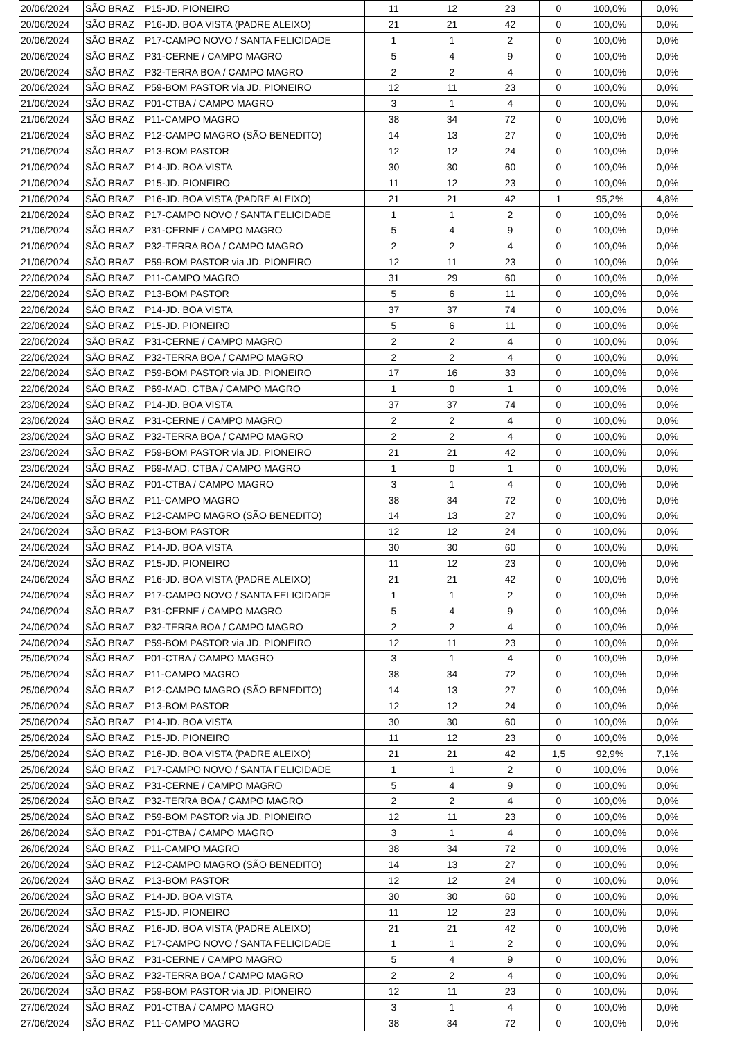| 20/06/2024 | SÃO BRAZ | P15-JD. PIONEIRO | 11 | 12 | 23 | 0 | 100,0% | 0,0% |
| 20/06/2024 | SÃO BRAZ | P16-JD. BOA VISTA (PADRE ALEIXO) | 21 | 21 | 42 | 0 | 100,0% | 0,0% |
| 20/06/2024 | SÃO BRAZ | P17-CAMPO NOVO / SANTA FELICIDADE | 1 | 1 | 2 | 0 | 100,0% | 0,0% |
| 20/06/2024 | SÃO BRAZ | P31-CERNE / CAMPO MAGRO | 5 | 4 | 9 | 0 | 100,0% | 0,0% |
| 20/06/2024 | SÃO BRAZ | P32-TERRA BOA / CAMPO MAGRO | 2 | 2 | 4 | 0 | 100,0% | 0,0% |
| 20/06/2024 | SÃO BRAZ | P59-BOM PASTOR via JD. PIONEIRO | 12 | 11 | 23 | 0 | 100,0% | 0,0% |
| 21/06/2024 | SÃO BRAZ | P01-CTBA / CAMPO MAGRO | 3 | 1 | 4 | 0 | 100,0% | 0,0% |
| 21/06/2024 | SÃO BRAZ | P11-CAMPO MAGRO | 38 | 34 | 72 | 0 | 100,0% | 0,0% |
| 21/06/2024 | SÃO BRAZ | P12-CAMPO MAGRO (SÃO BENEDITO) | 14 | 13 | 27 | 0 | 100,0% | 0,0% |
| 21/06/2024 | SÃO BRAZ | P13-BOM PASTOR | 12 | 12 | 24 | 0 | 100,0% | 0,0% |
| 21/06/2024 | SÃO BRAZ | P14-JD. BOA VISTA | 30 | 30 | 60 | 0 | 100,0% | 0,0% |
| 21/06/2024 | SÃO BRAZ | P15-JD. PIONEIRO | 11 | 12 | 23 | 0 | 100,0% | 0,0% |
| 21/06/2024 | SÃO BRAZ | P16-JD. BOA VISTA (PADRE ALEIXO) | 21 | 21 | 42 | 1 | 95,2% | 4,8% |
| 21/06/2024 | SÃO BRAZ | P17-CAMPO NOVO / SANTA FELICIDADE | 1 | 1 | 2 | 0 | 100,0% | 0,0% |
| 21/06/2024 | SÃO BRAZ | P31-CERNE / CAMPO MAGRO | 5 | 4 | 9 | 0 | 100,0% | 0,0% |
| 21/06/2024 | SÃO BRAZ | P32-TERRA BOA / CAMPO MAGRO | 2 | 2 | 4 | 0 | 100,0% | 0,0% |
| 21/06/2024 | SÃO BRAZ | P59-BOM PASTOR via JD. PIONEIRO | 12 | 11 | 23 | 0 | 100,0% | 0,0% |
| 22/06/2024 | SÃO BRAZ | P11-CAMPO MAGRO | 31 | 29 | 60 | 0 | 100,0% | 0,0% |
| 22/06/2024 | SÃO BRAZ | P13-BOM PASTOR | 5 | 6 | 11 | 0 | 100,0% | 0,0% |
| 22/06/2024 | SÃO BRAZ | P14-JD. BOA VISTA | 37 | 37 | 74 | 0 | 100,0% | 0,0% |
| 22/06/2024 | SÃO BRAZ | P15-JD. PIONEIRO | 5 | 6 | 11 | 0 | 100,0% | 0,0% |
| 22/06/2024 | SÃO BRAZ | P31-CERNE / CAMPO MAGRO | 2 | 2 | 4 | 0 | 100,0% | 0,0% |
| 22/06/2024 | SÃO BRAZ | P32-TERRA BOA / CAMPO MAGRO | 2 | 2 | 4 | 0 | 100,0% | 0,0% |
| 22/06/2024 | SÃO BRAZ | P59-BOM PASTOR via JD. PIONEIRO | 17 | 16 | 33 | 0 | 100,0% | 0,0% |
| 22/06/2024 | SÃO BRAZ | P69-MAD. CTBA / CAMPO MAGRO | 1 | 0 | 1 | 0 | 100,0% | 0,0% |
| 23/06/2024 | SÃO BRAZ | P14-JD. BOA VISTA | 37 | 37 | 74 | 0 | 100,0% | 0,0% |
| 23/06/2024 | SÃO BRAZ | P31-CERNE / CAMPO MAGRO | 2 | 2 | 4 | 0 | 100,0% | 0,0% |
| 23/06/2024 | SÃO BRAZ | P32-TERRA BOA / CAMPO MAGRO | 2 | 2 | 4 | 0 | 100,0% | 0,0% |
| 23/06/2024 | SÃO BRAZ | P59-BOM PASTOR via JD. PIONEIRO | 21 | 21 | 42 | 0 | 100,0% | 0,0% |
| 23/06/2024 | SÃO BRAZ | P69-MAD. CTBA / CAMPO MAGRO | 1 | 0 | 1 | 0 | 100,0% | 0,0% |
| 24/06/2024 | SÃO BRAZ | P01-CTBA / CAMPO MAGRO | 3 | 1 | 4 | 0 | 100,0% | 0,0% |
| 24/06/2024 | SÃO BRAZ | P11-CAMPO MAGRO | 38 | 34 | 72 | 0 | 100,0% | 0,0% |
| 24/06/2024 | SÃO BRAZ | P12-CAMPO MAGRO (SÃO BENEDITO) | 14 | 13 | 27 | 0 | 100,0% | 0,0% |
| 24/06/2024 | SÃO BRAZ | P13-BOM PASTOR | 12 | 12 | 24 | 0 | 100,0% | 0,0% |
| 24/06/2024 | SÃO BRAZ | P14-JD. BOA VISTA | 30 | 30 | 60 | 0 | 100,0% | 0,0% |
| 24/06/2024 | SÃO BRAZ | P15-JD. PIONEIRO | 11 | 12 | 23 | 0 | 100,0% | 0,0% |
| 24/06/2024 | SÃO BRAZ | P16-JD. BOA VISTA (PADRE ALEIXO) | 21 | 21 | 42 | 0 | 100,0% | 0,0% |
| 24/06/2024 | SÃO BRAZ | P17-CAMPO NOVO / SANTA FELICIDADE | 1 | 1 | 2 | 0 | 100,0% | 0,0% |
| 24/06/2024 | SÃO BRAZ | P31-CERNE / CAMPO MAGRO | 5 | 4 | 9 | 0 | 100,0% | 0,0% |
| 24/06/2024 | SÃO BRAZ | P32-TERRA BOA / CAMPO MAGRO | 2 | 2 | 4 | 0 | 100,0% | 0,0% |
| 24/06/2024 | SÃO BRAZ | P59-BOM PASTOR via JD. PIONEIRO | 12 | 11 | 23 | 0 | 100,0% | 0,0% |
| 25/06/2024 | SÃO BRAZ | P01-CTBA / CAMPO MAGRO | 3 | 1 | 4 | 0 | 100,0% | 0,0% |
| 25/06/2024 | SÃO BRAZ | P11-CAMPO MAGRO | 38 | 34 | 72 | 0 | 100,0% | 0,0% |
| 25/06/2024 | SÃO BRAZ | P12-CAMPO MAGRO (SÃO BENEDITO) | 14 | 13 | 27 | 0 | 100,0% | 0,0% |
| 25/06/2024 | SÃO BRAZ | P13-BOM PASTOR | 12 | 12 | 24 | 0 | 100,0% | 0,0% |
| 25/06/2024 | SÃO BRAZ | P14-JD. BOA VISTA | 30 | 30 | 60 | 0 | 100,0% | 0,0% |
| 25/06/2024 | SÃO BRAZ | P15-JD. PIONEIRO | 11 | 12 | 23 | 0 | 100,0% | 0,0% |
| 25/06/2024 | SÃO BRAZ | P16-JD. BOA VISTA (PADRE ALEIXO) | 21 | 21 | 42 | 1,5 | 92,9% | 7,1% |
| 25/06/2024 | SÃO BRAZ | P17-CAMPO NOVO / SANTA FELICIDADE | 1 | 1 | 2 | 0 | 100,0% | 0,0% |
| 25/06/2024 | SÃO BRAZ | P31-CERNE / CAMPO MAGRO | 5 | 4 | 9 | 0 | 100,0% | 0,0% |
| 25/06/2024 | SÃO BRAZ | P32-TERRA BOA / CAMPO MAGRO | 2 | 2 | 4 | 0 | 100,0% | 0,0% |
| 25/06/2024 | SÃO BRAZ | P59-BOM PASTOR via JD. PIONEIRO | 12 | 11 | 23 | 0 | 100,0% | 0,0% |
| 26/06/2024 | SÃO BRAZ | P01-CTBA / CAMPO MAGRO | 3 | 1 | 4 | 0 | 100,0% | 0,0% |
| 26/06/2024 | SÃO BRAZ | P11-CAMPO MAGRO | 38 | 34 | 72 | 0 | 100,0% | 0,0% |
| 26/06/2024 | SÃO BRAZ | P12-CAMPO MAGRO (SÃO BENEDITO) | 14 | 13 | 27 | 0 | 100,0% | 0,0% |
| 26/06/2024 | SÃO BRAZ | P13-BOM PASTOR | 12 | 12 | 24 | 0 | 100,0% | 0,0% |
| 26/06/2024 | SÃO BRAZ | P14-JD. BOA VISTA | 30 | 30 | 60 | 0 | 100,0% | 0,0% |
| 26/06/2024 | SÃO BRAZ | P15-JD. PIONEIRO | 11 | 12 | 23 | 0 | 100,0% | 0,0% |
| 26/06/2024 | SÃO BRAZ | P16-JD. BOA VISTA (PADRE ALEIXO) | 21 | 21 | 42 | 0 | 100,0% | 0,0% |
| 26/06/2024 | SÃO BRAZ | P17-CAMPO NOVO / SANTA FELICIDADE | 1 | 1 | 2 | 0 | 100,0% | 0,0% |
| 26/06/2024 | SÃO BRAZ | P31-CERNE / CAMPO MAGRO | 5 | 4 | 9 | 0 | 100,0% | 0,0% |
| 26/06/2024 | SÃO BRAZ | P32-TERRA BOA / CAMPO MAGRO | 2 | 2 | 4 | 0 | 100,0% | 0,0% |
| 26/06/2024 | SÃO BRAZ | P59-BOM PASTOR via JD. PIONEIRO | 12 | 11 | 23 | 0 | 100,0% | 0,0% |
| 27/06/2024 | SÃO BRAZ | P01-CTBA / CAMPO MAGRO | 3 | 1 | 4 | 0 | 100,0% | 0,0% |
| 27/06/2024 | SÃO BRAZ | P11-CAMPO MAGRO | 38 | 34 | 72 | 0 | 100,0% | 0,0% |